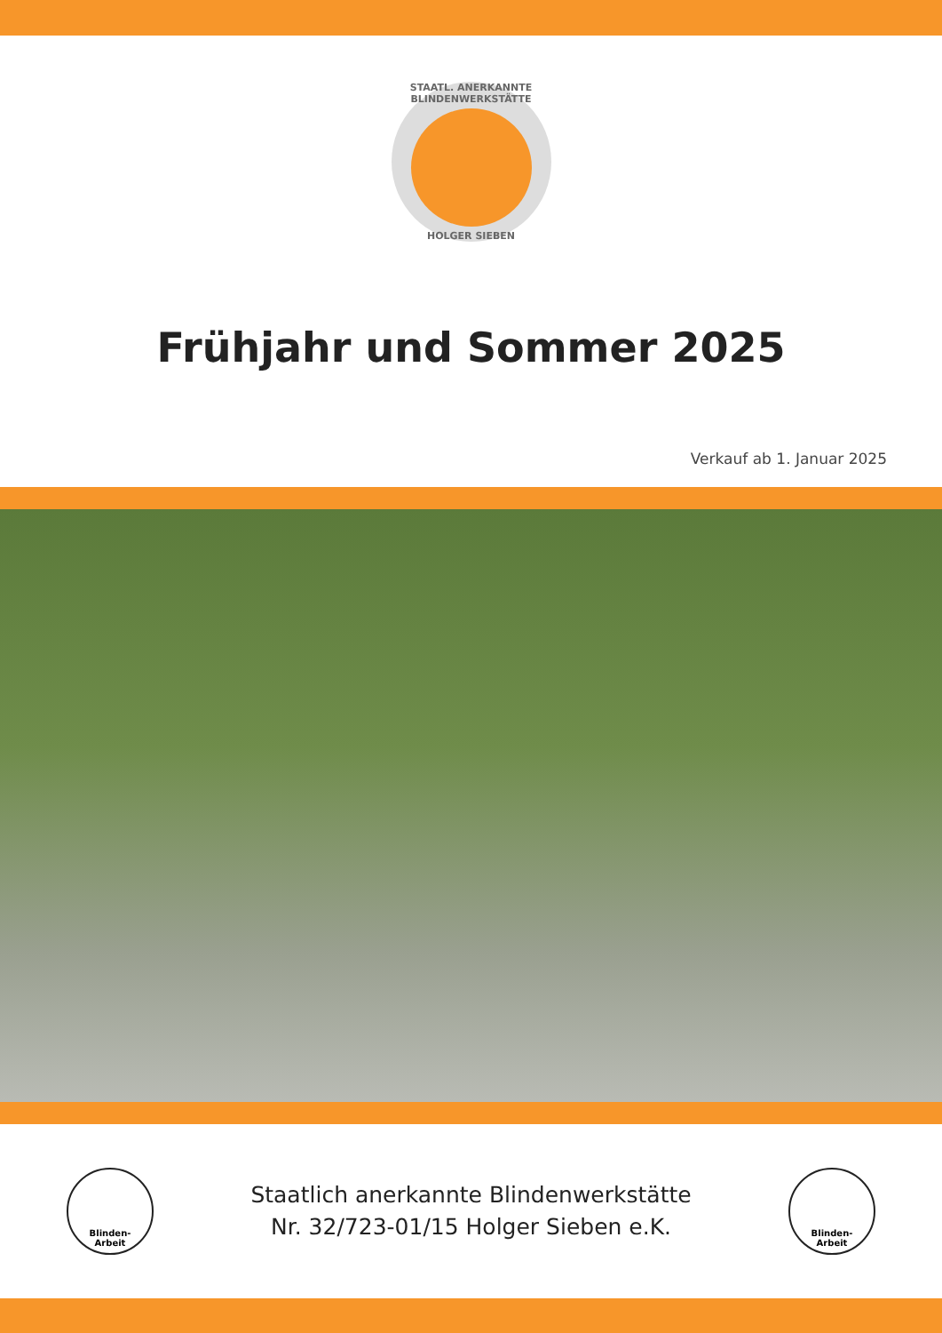STAATL. ANERKANNTE BLINDENWERKSTÄTTE
HOLGER SIEBEN
Frühjahr und Sommer 2025
Verkauf ab 1. Januar 2025
Blinden-
Arbeit
Staatlich anerkannte Blindenwerkstätte
Nr. 32/723-01/15 Holger Sieben e.K.
Blinden-
Arbeit